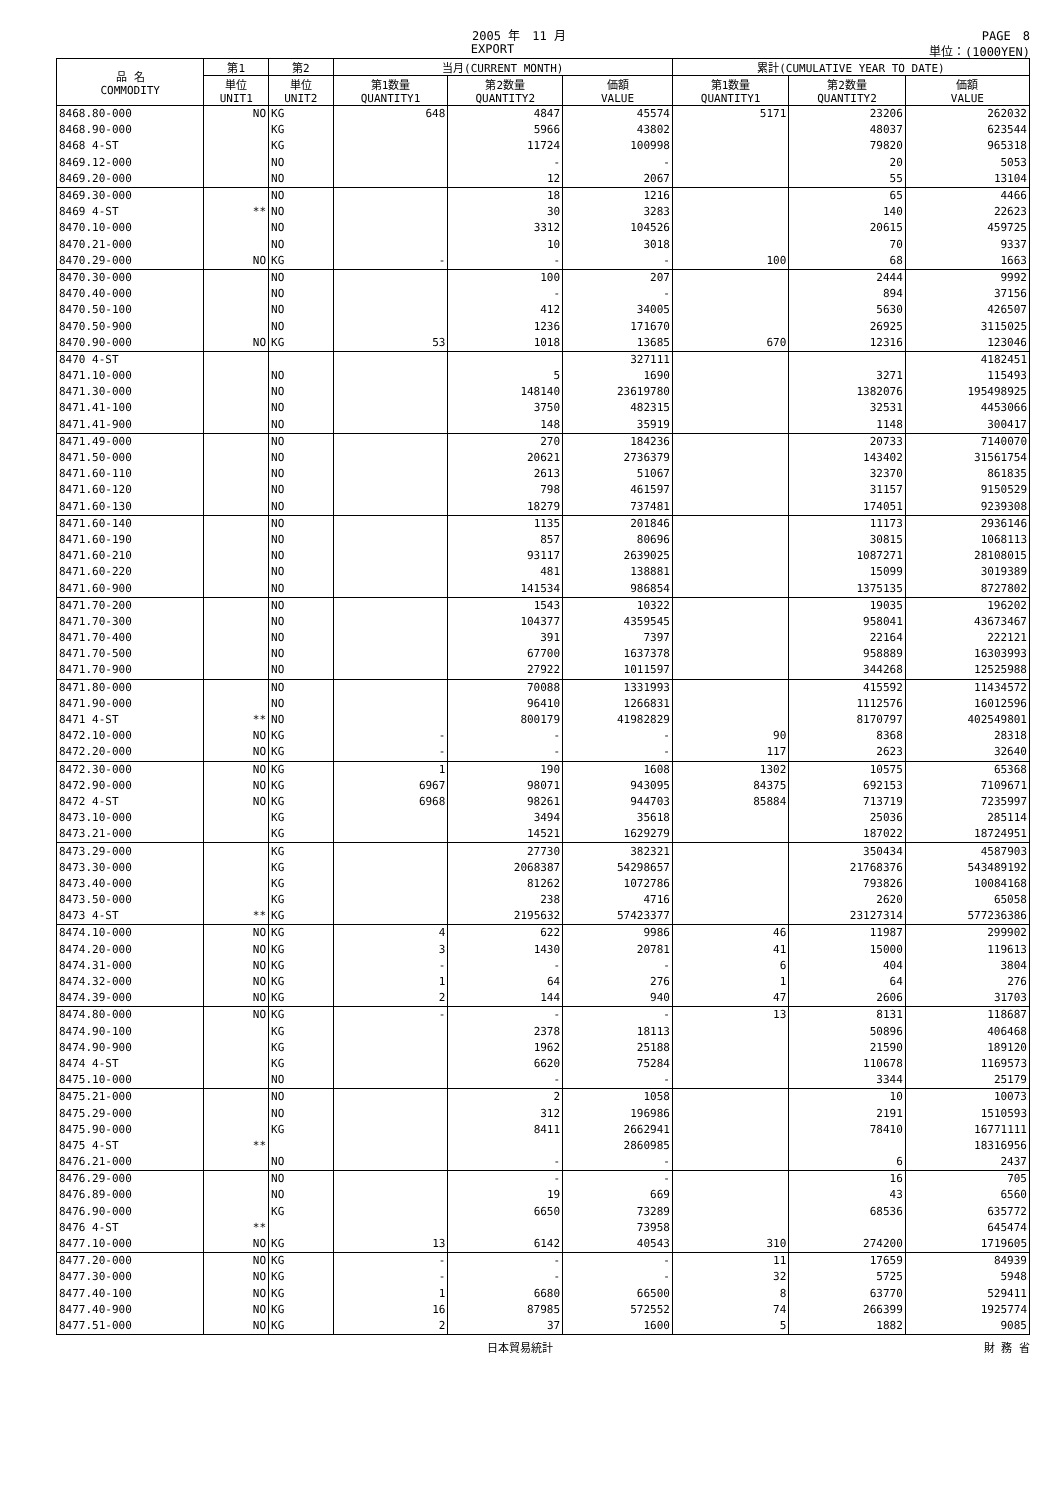2005 年　11 月 PAGE　8
EXPORT 単位：(1000YEN)
| 品 名 COMMODITY | 第1 | 第2 | 当月(CURRENT MONTH) | | | 累計(CUMULATIVE YEAR TO DATE) | | |
| --- | --- | --- | --- | --- | --- | --- | --- | --- |
| | 単位 UNIT1 | 単位 UNIT2 | 第1数量 QUANTITY1 | 第2数量 QUANTITY2 | 価額 VALUE | 第1数量 QUANTITY1 | 第2数量 QUANTITY2 | 価額 VALUE |
| 8468.80-000 | NO | KG | 648 | 4847 | 45574 | 5171 | 23206 | 262032 |
| 8468.90-000 | | KG | | 5966 | 43802 | | 48037 | 623544 |
| 8468 4-ST | | KG | | 11724 | 100998 | | 79820 | 965318 |
| 8469.12-000 | | NO | | - | - | | 20 | 5053 |
| 8469.20-000 | | NO | | 12 | 2067 | | 55 | 13104 |
| 8469.30-000 | | NO | | 18 | 1216 | | 65 | 4466 |
| 8469 4-ST | ** | NO | | 30 | 3283 | | 140 | 22623 |
| 8470.10-000 | | NO | | 3312 | 104526 | | 20615 | 459725 |
| 8470.21-000 | | NO | | 10 | 3018 | | 70 | 9337 |
| 8470.29-000 | NO | KG | - | - | - | 100 | 68 | 1663 |
| 8470.30-000 | | NO | | 100 | 207 | | 2444 | 9992 |
| 8470.40-000 | | NO | | - | - | | 894 | 37156 |
| 8470.50-100 | | NO | | 412 | 34005 | | 5630 | 426507 |
| 8470.50-900 | | NO | | 1236 | 171670 | | 26925 | 3115025 |
| 8470.90-000 | NO | KG | 53 | 1018 | 13685 | 670 | 12316 | 123046 |
| 8470 4-ST | | | | | 327111 | | | 4182451 |
| 8471.10-000 | | NO | | 5 | 1690 | | 3271 | 115493 |
| 8471.30-000 | | NO | | 148140 | 23619780 | | 1382076 | 195498925 |
| 8471.41-100 | | NO | | 3750 | 482315 | | 32531 | 4453066 |
| 8471.41-900 | | NO | | 148 | 35919 | | 1148 | 300417 |
| 8471.49-000 | | NO | | 270 | 184236 | | 20733 | 7140070 |
| 8471.50-000 | | NO | | 20621 | 2736379 | | 143402 | 31561754 |
| 8471.60-110 | | NO | | 2613 | 51067 | | 32370 | 861835 |
| 8471.60-120 | | NO | | 798 | 461597 | | 31157 | 9150529 |
| 8471.60-130 | | NO | | 18279 | 737481 | | 174051 | 9239308 |
| 8471.60-140 | | NO | | 1135 | 201846 | | 11173 | 2936146 |
| 8471.60-190 | | NO | | 857 | 80696 | | 30815 | 1068113 |
| 8471.60-210 | | NO | | 93117 | 2639025 | | 1087271 | 28108015 |
| 8471.60-220 | | NO | | 481 | 138881 | | 15099 | 3019389 |
| 8471.60-900 | | NO | | 141534 | 986854 | | 1375135 | 8727802 |
| 8471.70-200 | | NO | | 1543 | 10322 | | 19035 | 196202 |
| 8471.70-300 | | NO | | 104377 | 4359545 | | 958041 | 43673467 |
| 8471.70-400 | | NO | | 391 | 7397 | | 22164 | 222121 |
| 8471.70-500 | | NO | | 67700 | 1637378 | | 958889 | 16303993 |
| 8471.70-900 | | NO | | 27922 | 1011597 | | 344268 | 12525988 |
| 8471.80-000 | | NO | | 70088 | 1331993 | | 415592 | 11434572 |
| 8471.90-000 | | NO | | 96410 | 1266831 | | 1112576 | 16012596 |
| 8471 4-ST | ** | NO | | 800179 | 41982829 | | 8170797 | 402549801 |
| 8472.10-000 | NO | KG | - | - | - | 90 | 8368 | 28318 |
| 8472.20-000 | NO | KG | - | - | - | 117 | 2623 | 32640 |
| 8472.30-000 | NO | KG | 1 | 190 | 1608 | 1302 | 10575 | 65368 |
| 8472.90-000 | NO | KG | 6967 | 98071 | 943095 | 84375 | 692153 | 7109671 |
| 8472 4-ST | NO | KG | 6968 | 98261 | 944703 | 85884 | 713719 | 7235997 |
| 8473.10-000 | | KG | | 3494 | 35618 | | 25036 | 285114 |
| 8473.21-000 | | KG | | 14521 | 1629279 | | 187022 | 18724951 |
| 8473.29-000 | | KG | | 27730 | 382321 | | 350434 | 4587903 |
| 8473.30-000 | | KG | | 2068387 | 54298657 | | 21768376 | 543489192 |
| 8473.40-000 | | KG | | 81262 | 1072786 | | 793826 | 10084168 |
| 8473.50-000 | | KG | | 238 | 4716 | | 2620 | 65058 |
| 8473 4-ST | ** | KG | | 2195632 | 57423377 | | 23127314 | 577236386 |
| 8474.10-000 | NO | KG | 4 | 622 | 9986 | 46 | 11987 | 299902 |
| 8474.20-000 | NO | KG | 3 | 1430 | 20781 | 41 | 15000 | 119613 |
| 8474.31-000 | NO | KG | - | - | - | 6 | 404 | 3804 |
| 8474.32-000 | NO | KG | 1 | 64 | 276 | 1 | 64 | 276 |
| 8474.39-000 | NO | KG | 2 | 144 | 940 | 47 | 2606 | 31703 |
| 8474.80-000 | NO | KG | - | - | - | 13 | 8131 | 118687 |
| 8474.90-100 | | KG | | 2378 | 18113 | | 50896 | 406468 |
| 8474.90-900 | | KG | | 1962 | 25188 | | 21590 | 189120 |
| 8474 4-ST | | KG | | 6620 | 75284 | | 110678 | 1169573 |
| 8475.10-000 | | NO | | - | - | | 3344 | 25179 |
| 8475.21-000 | | NO | | 2 | 1058 | | 10 | 10073 |
| 8475.29-000 | | NO | | 312 | 196986 | | 2191 | 1510593 |
| 8475.90-000 | | KG | | 8411 | 2662941 | | 78410 | 16771111 |
| 8475 4-ST | ** | | | | 2860985 | | | 18316956 |
| 8476.21-000 | | NO | | - | - | | 6 | 2437 |
| 8476.29-000 | | NO | | - | - | | 16 | 705 |
| 8476.89-000 | | NO | | 19 | 669 | | 43 | 6560 |
| 8476.90-000 | | KG | | 6650 | 73289 | | 68536 | 635772 |
| 8476 4-ST | ** | | | | 73958 | | | 645474 |
| 8477.10-000 | NO | KG | 13 | 6142 | 40543 | 310 | 274200 | 1719605 |
| 8477.20-000 | NO | KG | - | - | - | 11 | 17659 | 84939 |
| 8477.30-000 | NO | KG | - | - | - | 32 | 5725 | 5948 |
| 8477.40-100 | NO | KG | 1 | 6680 | 66500 | 8 | 63770 | 529411 |
| 8477.40-900 | NO | KG | 16 | 87985 | 572552 | 74 | 266399 | 1925774 |
| 8477.51-000 | NO | KG | 2 | 37 | 1600 | 5 | 1882 | 9085 |
日本貿易統計 財 務 省